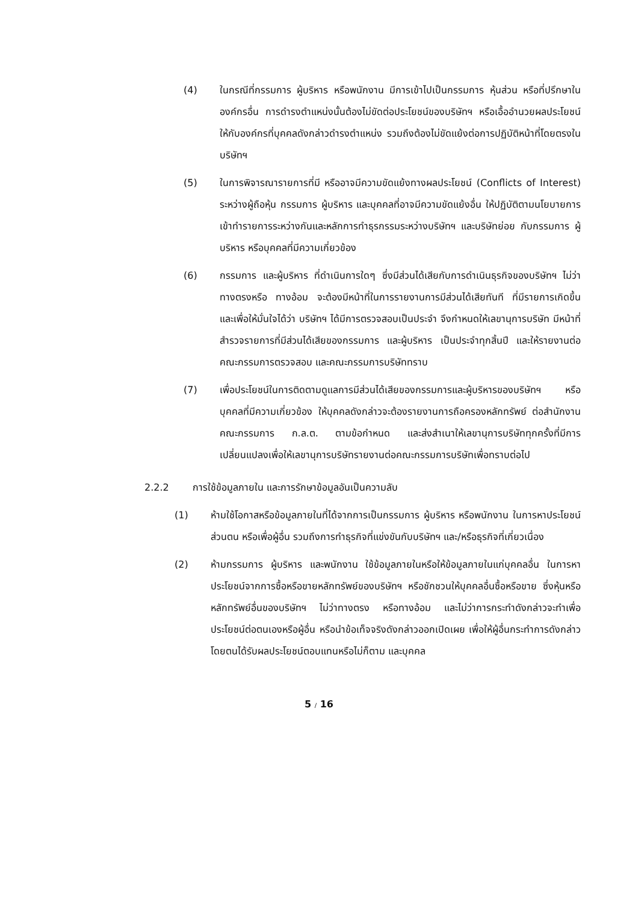(4) ในกรณีที่กรรมการ ผู้บริหาร หรือพนักงาน มีการเข้าไปเป็นกรรมการ หุ้นส่วน หรือที่ปรึกษาในองค์กรอื่น การดำรงตำแหน่งนั้นต้องไม่ขัดต่อประโยชน์ของบริษัทฯ หรือเอื้ออำนวยผลประโยชน์ให้กับองค์กรที่บุคคลดังกล่าวดำรงตำแหน่ง รวมถึงต้องไม่ขัดแย้งต่อการปฏิบัติหน้าที่โดยตรงในบริษัทฯ
(5) ในการพิจารณารายการที่มี หรืออาจมีความขัดแย้งทางผลประโยชน์ (Conflicts of Interest) ระหว่างผู้ถือหุ้น กรรมการ ผู้บริหาร และบุคคลที่อาจมีความขัดแย้งอื่น ให้ปฏิบัติตามนโยบายการเข้าทำรายการระหว่างกันและหลักการทำธุรกรรมระหว่างบริษัทฯ และบริษัทย่อย กับกรรมการ ผู้บริหาร หรือบุคคลที่มีความเกี่ยวข้อง
(6) กรรมการ และผู้บริหาร ที่ดำเนินการใดๆ ซึ่งมีส่วนได้เสียกับการดำเนินธุรกิจของบริษัทฯ ไม่ว่าทางตรงหรือ ทางอ้อม จะต้องมีหน้าที่ในการรายงานการมีส่วนได้เสียทันที ที่มีรายการเกิดขึ้น และเพื่อให้มั่นใจได้ว่า บริษัทฯ ได้มีการตรวจสอบเป็นประจำ จึงกำหนดให้เลขานุการบริษัท มีหน้าที่สำรวจรายการที่มีส่วนได้เสียของกรรมการ และผู้บริหาร เป็นประจำทุกสิ้นปี และให้รายงานต่อคณะกรรมการตรวจสอบ และคณะกรรมการบริษัททราบ
(7) เพื่อประโยชน์ในการติดตามดูแลการมีส่วนได้เสียของกรรมการและผู้บริหารของบริษัทฯ หรือบุคคลที่มีความเกี่ยวข้อง ให้บุคคลดังกล่าวจะต้องรายงานการถือครองหลักทรัพย์ ต่อสำนักงานคณะกรรมการ ก.ล.ต. ตามข้อกำหนด และส่งสำเนาให้เลขานุการบริษัททุกครั้งที่มีการเปลี่ยนแปลงเพื่อให้เลขานุการบริษัทรายงานต่อคณะกรรมการบริษัทเพื่อทราบต่อไป
2.2.2 การใช้ข้อมูลภายใน และการรักษาข้อมูลอันเป็นความลับ
(1) ห้ามใช้โอกาสหรือข้อมูลภายในที่ได้จากการเป็นกรรมการ ผู้บริหาร หรือพนักงาน ในการหาประโยชน์ส่วนตน หรือเพื่อผู้อื่น รวมถึงการทำธุรกิจที่แข่งขันกับบริษัทฯ และ/หรือธุรกิจที่เกี่ยวเนื่อง
(2) ห้ามกรรมการ ผู้บริหาร และพนักงาน ใช้ข้อมูลภายในหรือให้ข้อมูลภายในแก่บุคคลอื่น ในการหาประโยชน์จากการซื้อหรือขายหลักทรัพย์ของบริษัทฯ หรือชักชวนให้บุคคลอื่นซื้อหรือขาย ซึ่งหุ้นหรือหลักทรัพย์อื่นของบริษัทฯ ไม่ว่าทางตรง หรือทางอ้อม และไม่ว่าการกระทำดังกล่าวจะทำเพื่อประโยชน์ต่อตนเองหรือผู้อื่น หรือนำข้อเท็จจริงดังกล่าวออกเปิดเผย เพื่อให้ผู้อื่นกระทำการดังกล่าว โดยตนได้รับผลประโยชน์ตอบแทนหรือไม่ก็ตาม และบุคคล
5 / 16